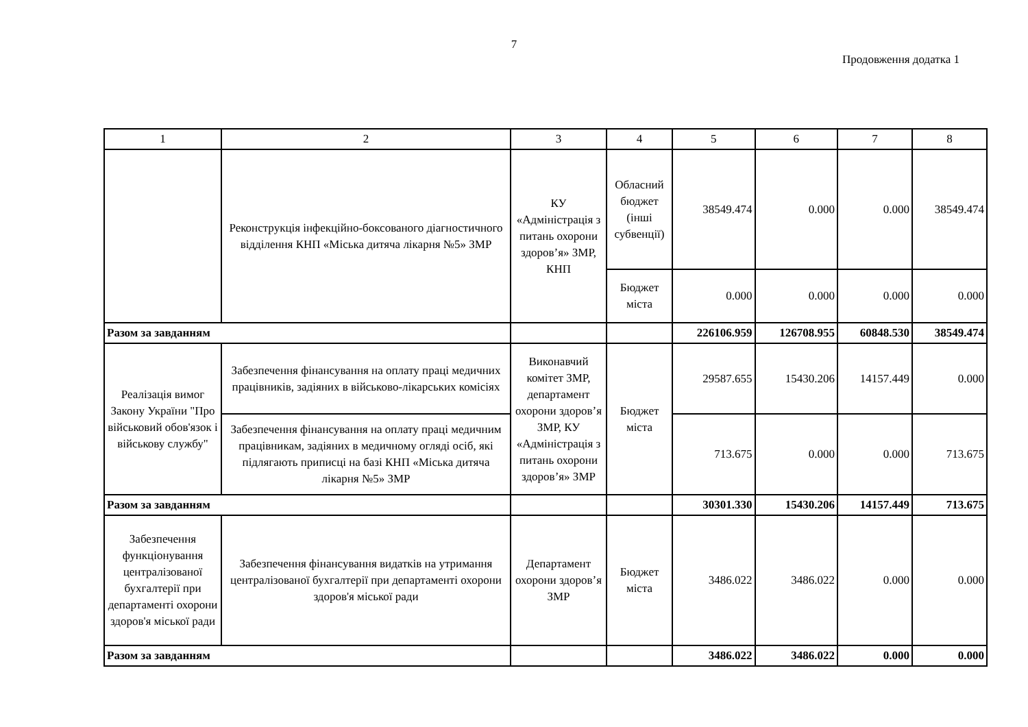7
Продовження додатка 1
| 1 | 2 | 3 | 4 | 5 | 6 | 7 | 8 |
| --- | --- | --- | --- | --- | --- | --- | --- |
| | Реконструкція інфекційно-боксованого діагностичного відділення КНП «Міська дитяча лікарня №5» ЗМР | КУ «Адміністрація з питань охорони здоров’я» ЗМР, КНП | Обласний бюджет (інші субвенції) | 38549.474 | 0.000 | 0.000 | 38549.474 |
| | | | Бюджет міста | 0.000 | 0.000 | 0.000 | 0.000 |
| Разом за завданням | | | | 226106.959 | 126708.955 | 60848.530 | 38549.474 |
| Реалізація вимог Закону України "Про військовий обов'язок і військову службу" | Забезпечення фінансування на оплату праці медичних працівників, задіяних в військово-лікарських комісіях | Виконавчий комітет ЗМР, департамент охорони здоров’я ЗМР, КУ «Адміністрація з питань охорони здоров’я» ЗМР | Бюджет міста | 29587.655 | 15430.206 | 14157.449 | 0.000 |
| | Забезпечення фінансування на оплату праці медичним працівникам, задіяних в медичному огляді осіб, які підлягають приписці на базі КНП «Міська дитяча лікарня №5» ЗМР | | | 713.675 | 0.000 | 0.000 | 713.675 |
| Разом за завданням | | | | 30301.330 | 15430.206 | 14157.449 | 713.675 |
| Забезпечення функціонування централізованої бухгалтерії при департаменті охорони здоров'я міської ради | Забезпечення фінансування видатків на утримання централізованої бухгалтерії при департаменті охорони здоров'я міської ради | Департамент охорони здоров’я ЗМР | Бюджет міста | 3486.022 | 3486.022 | 0.000 | 0.000 |
| Разом за завданням | | | | 3486.022 | 3486.022 | 0.000 | 0.000 |